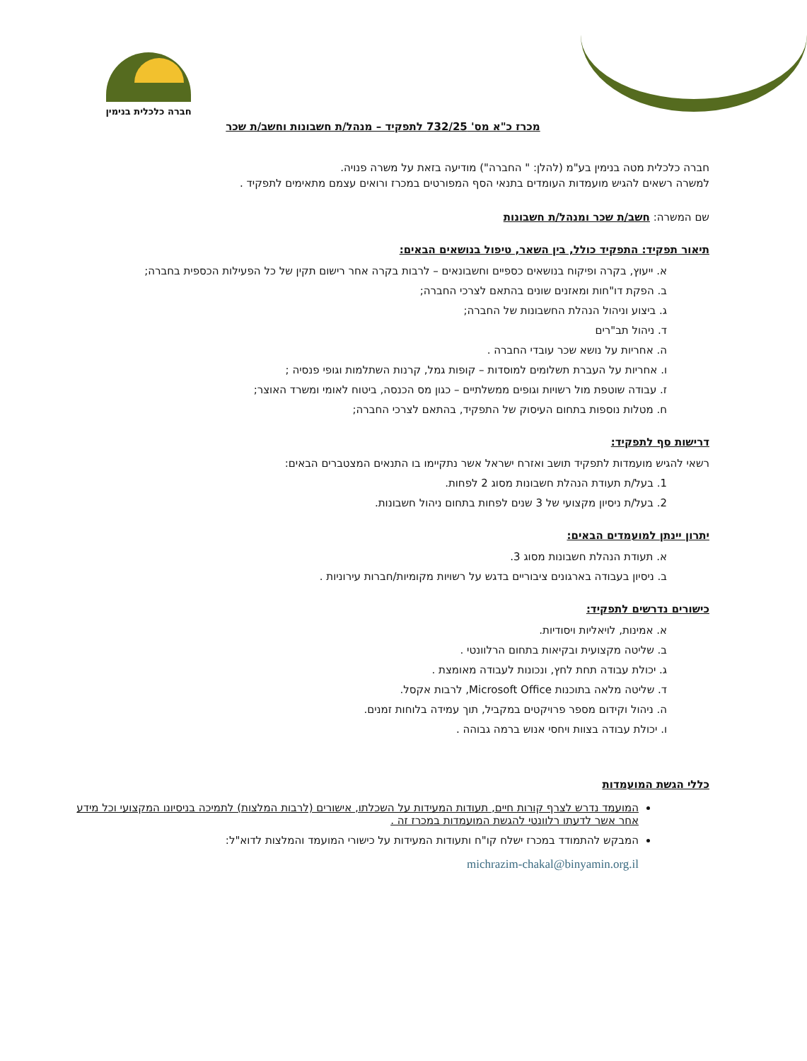חברה כלכלית בנימין
מכרז כ"א מס' 732/25 לתפקיד – מנהל/ת חשבונות וחשב/ת שכר
חברה כלכלית מטה בנימין בע"מ (להלן: " החברה") מודיעה בזאת על משרה פנויה.
למשרה רשאים להגיש מועמדות העומדים בתנאי הסף המפורטים במכרז ורואים עצמם מתאימים לתפקיד .
שם המשרה: חשב/ת שכר ומנהל/ת חשבונות
תיאור תפקיד: התפקיד כולל, בין השאר, טיפול בנושאים הבאים:
א. ייעוץ, בקרה ופיקוח בנושאים כספיים וחשבונאים – לרבות בקרה אחר רישום תקין של כל הפעילות הכספית בחברה;
ב. הפקת דו"חות ומאזנים שונים בהתאם לצרכי החברה;
ג. ביצוע וניהול הנהלת החשבונות של החברה;
ד. ניהול תב"רים
ה. אחריות על נושא שכר עובדי החברה .
ו. אחריות על העברת תשלומים למוסדות – קופות גמל, קרנות השתלמות וגופי פנסיה ;
ז. עבודה שוטפת מול רשויות וגופים ממשלתיים – כגון מס הכנסה, ביטוח לאומי ומשרד האוצר;
ח. מטלות נוספות בתחום העיסוק של התפקיד, בהתאם לצרכי החברה;
דרישות סף לתפקיד:
רשאי להגיש מועמדות לתפקיד תושב ואזרח ישראל אשר נתקיימו בו התנאים המצטברים הבאים:
1. בעל/ת תעודת הנהלת חשבונות מסוג 2 לפחות.
2. בעל/ת ניסיון מקצועי של 3 שנים לפחות בתחום ניהול חשבונות.
יתרון יינתן למועמדים הבאים:
א. תעודת הנהלת חשבונות מסוג 3.
ב. ניסיון בעבודה בארגונים ציבוריים בדגש על רשויות מקומיות/חברות עירוניות .
כישורים נדרשים לתפקיד:
א. אמינות, לויאליות ויסודיות.
ב. שליטה מקצועית ובקיאות בתחום הרלוונטי .
ג. יכולת עבודה תחת לחץ, ונכונות לעבודה מאומצת .
ד. שליטה מלאה בתוכנות Microsoft Office, לרבות אקסל.
ה. ניהול וקידום מספר פרויקטים במקביל, תוך עמידה בלוחות זמנים.
ו. יכולת עבודה בצוות ויחסי אנוש ברמה גבוהה .
כללי הגשת המועמדות
המועמד נדרש לצרף קורות חיים, תעודות המעידות על השכלתו, אישורים (לרבות המלצות) לתמיכה בניסיונו המקצועי וכל מידע אחר אשר לדעתו רלוונטי להגשת המועמדות במכרז זה .
המבקש להתמודד במכרז ישלח קו"ח ותעודות המעידות על כישורי המועמד והמלצות לדוא"ל:
michrazim-chakal@binyamin.org.il